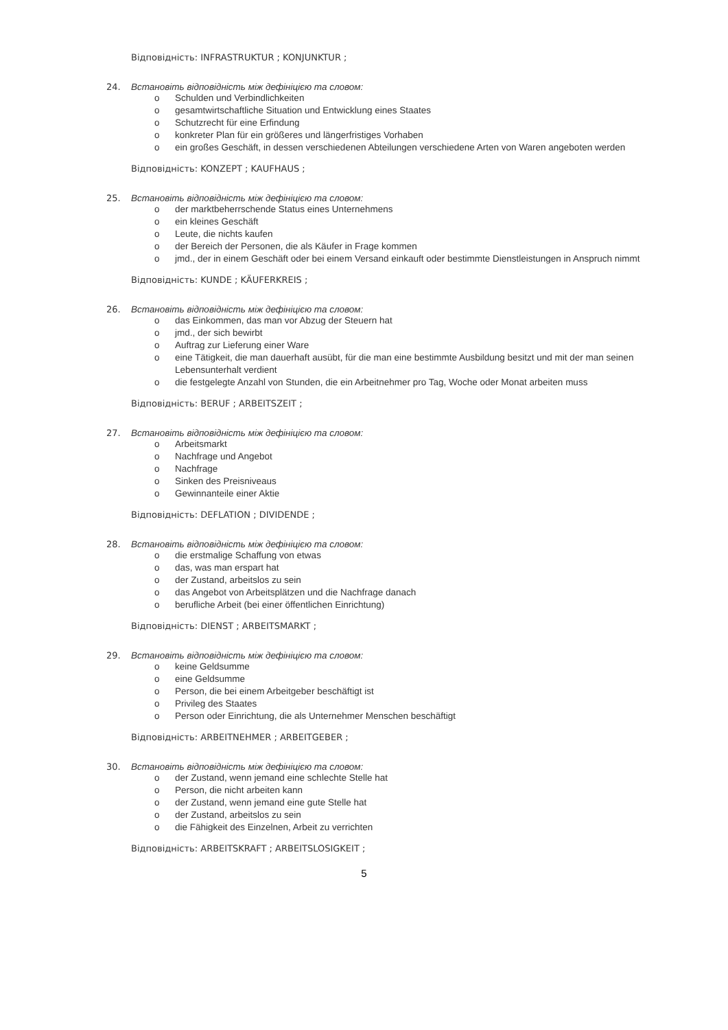Відповідність: INFRASTRUKTUR ; KONJUNKTUR ;
24. Встановіть відповідність між дефініцією та словом:
o Schulden und Verbindlichkeiten
o gesamtwirtschaftliche Situation und Entwicklung eines Staates
o Schutzrecht für eine Erfindung
o konkreter Plan für ein größeres und längerfristiges Vorhaben
o ein großes Geschäft, in dessen verschiedenen Abteilungen verschiedene Arten von Waren angeboten werden
Відповідність: KONZEPT ; KAUFHAUS ;
25. Встановіть відповідність між дефініцією та словом:
o der marktbeherrschende Status eines Unternehmens
o ein kleines Geschäft
o Leute, die nichts kaufen
o der Bereich der Personen, die als Käufer in Frage kommen
o jmd., der in einem Geschäft oder bei einem Versand einkauft oder bestimmte Dienstleistungen in Anspruch nimmt
Відповідність: KUNDE ; KÄUFERKREIS ;
26. Встановіть відповідність між дефініцією та словом:
o das Einkommen, das man vor Abzug der Steuern hat
o jmd., der sich bewirbt
o Auftrag zur Lieferung einer Ware
o eine Tätigkeit, die man dauerhaft ausübt, für die man eine bestimmte Ausbildung besitzt und mit der man seinen Lebensunterhalt verdient
o die festgelegte Anzahl von Stunden, die ein Arbeitnehmer pro Tag, Woche oder Monat arbeiten muss
Відповідність: BERUF ; ARBEITSZEIT ;
27. Встановіть відповідність між дефініцією та словом:
o Arbeitsmarkt
o Nachfrage und Angebot
o Nachfrage
o Sinken des Preisniveaus
o Gewinnanteile einer Aktie
Відповідність: DEFLATION ; DIVIDENDE ;
28. Встановіть відповідність між дефініцією та словом:
o die erstmalige Schaffung von etwas
o das, was man erspart hat
o der Zustand, arbeitslos zu sein
o das Angebot von Arbeitsplätzen und die Nachfrage danach
o berufliche Arbeit (bei einer öffentlichen Einrichtung)
Відповідність: DIENST ; ARBEITSMARKT ;
29. Встановіть відповідність між дефініцією та словом:
o keine Geldsumme
o eine Geldsumme
o Person, die bei einem Arbeitgeber beschäftigt ist
o Privileg des Staates
o Person oder Einrichtung, die als Unternehmer Menschen beschäftigt
Відповідність: ARBEITNEHMER ; ARBEITGEBER ;
30. Встановіть відповідність між дефініцією та словом:
o der Zustand, wenn jemand eine schlechte Stelle hat
o Person, die nicht arbeiten kann
o der Zustand, wenn jemand eine gute Stelle hat
o der Zustand, arbeitslos zu sein
o die Fähigkeit des Einzelnen, Arbeit zu verrichten
Відповідність: ARBEITSKRAFT ; ARBEITSLOSIGKEIT ;
5